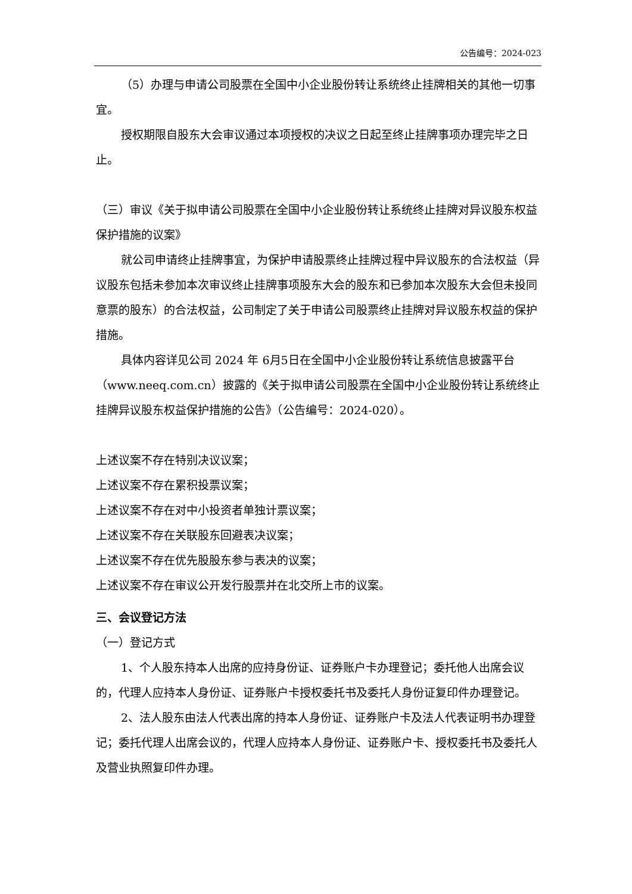公告编号：2024-023
（5）办理与申请公司股票在全国中小企业股份转让系统终止挂牌相关的其他一切事宜。
授权期限自股东大会审议通过本项授权的决议之日起至终止挂牌事项办理完毕之日止。
（三）审议《关于拟申请公司股票在全国中小企业股份转让系统终止挂牌对异议股东权益保护措施的议案》
就公司申请终止挂牌事宜，为保护申请股票终止挂牌过程中异议股东的合法权益（异议股东包括未参加本次审议终止挂牌事项股东大会的股东和已参加本次股东大会但未投同意票的股东）的合法权益，公司制定了关于申请公司股票终止挂牌对异议股东权益的保护措施。
具体内容详见公司 2024 年 6月5日在全国中小企业股份转让系统信息披露平台（www.neeq.com.cn）披露的《关于拟申请公司股票在全国中小企业股份转让系统终止挂牌异议股东权益保护措施的公告》（公告编号：2024-020）。
上述议案不存在特别决议议案；
上述议案不存在累积投票议案；
上述议案不存在对中小投资者单独计票议案；
上述议案不存在关联股东回避表决议案；
上述议案不存在优先股股东参与表决的议案；
上述议案不存在审议公开发行股票并在北交所上市的议案。
三、会议登记方法
（一）登记方式
1、个人股东持本人出席的应持身份证、证券账户卡办理登记；委托他人出席会议的，代理人应持本人身份证、证券账户卡授权委托书及委托人身份证复印件办理登记。
2、法人股东由法人代表出席的持本人身份证、证券账户卡及法人代表证明书办理登记；委托代理人出席会议的，代理人应持本人身份证、证券账户卡、授权委托书及委托人及营业执照复印件办理。